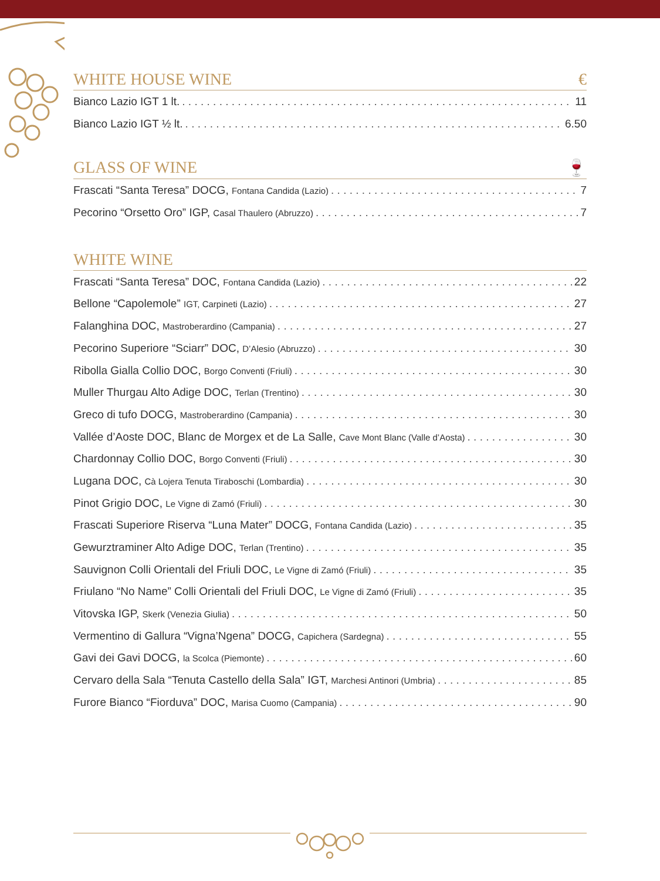WHITE HOUSE WINE €
Bianco Lazio IGT 1 lt. 11
Bianco Lazio IGT ½ lt. 6.50
GLASS OF WINE 🍷
Frascati “Santa Teresa” DOCG, Fontana Candida (Lazio) 7
Pecorino “Orsetto Oro” IGP, Casal Thaulero (Abruzzo) 7
WHITE WINE
Frascati “Santa Teresa” DOC, Fontana Candida (Lazio) 22
Bellone “Capolemole” IGT, Carpineti (Lazio) 27
Falanghina DOC, Mastroberardino (Campania) 27
Pecorino Superiore “Sciarr” DOC, D’Alesio (Abruzzo) 30
Ribolla Gialla Collio DOC, Borgo Conventi (Friuli) 30
Muller Thurgau Alto Adige DOC, Terlan (Trentino) 30
Greco di tufo DOCG, Mastroberardino (Campania) 30
Vallée d’Aoste DOC, Blanc de Morgex et de La Salle, Cave Mont Blanc (Valle d’Aosta) 30
Chardonnay Collio DOC, Borgo Conventi (Friuli) 30
Lugana DOC, Cà Lojera Tenuta Tiraboschi (Lombardia) 30
Pinot Grigio DOC, Le Vigne di Zamó (Friuli) 30
Frascati Superiore Riserva “Luna Mater” DOCG, Fontana Candida (Lazio) 35
Gewurztraminer Alto Adige DOC, Terlan (Trentino) 35
Sauvignon Colli Orientali del Friuli DOC, Le Vigne di Zamó (Friuli) 35
Friulano “No Name” Colli Orientali del Friuli DOC, Le Vigne di Zamó (Friuli) 35
Vitovska IGP, Skerk (Venezia Giulia) 50
Vermentino di Gallura “Vigna’Ngena” DOCG, Capichera (Sardegna) 55
Gavi dei Gavi DOCG, la Scolca (Piemonte) 60
Cervaro della Sala “Tenuta Castello della Sala” IGT, Marchesi Antinori (Umbria) 85
Furore Bianco “Fiorduva” DOC, Marisa Cuomo (Campania) 90